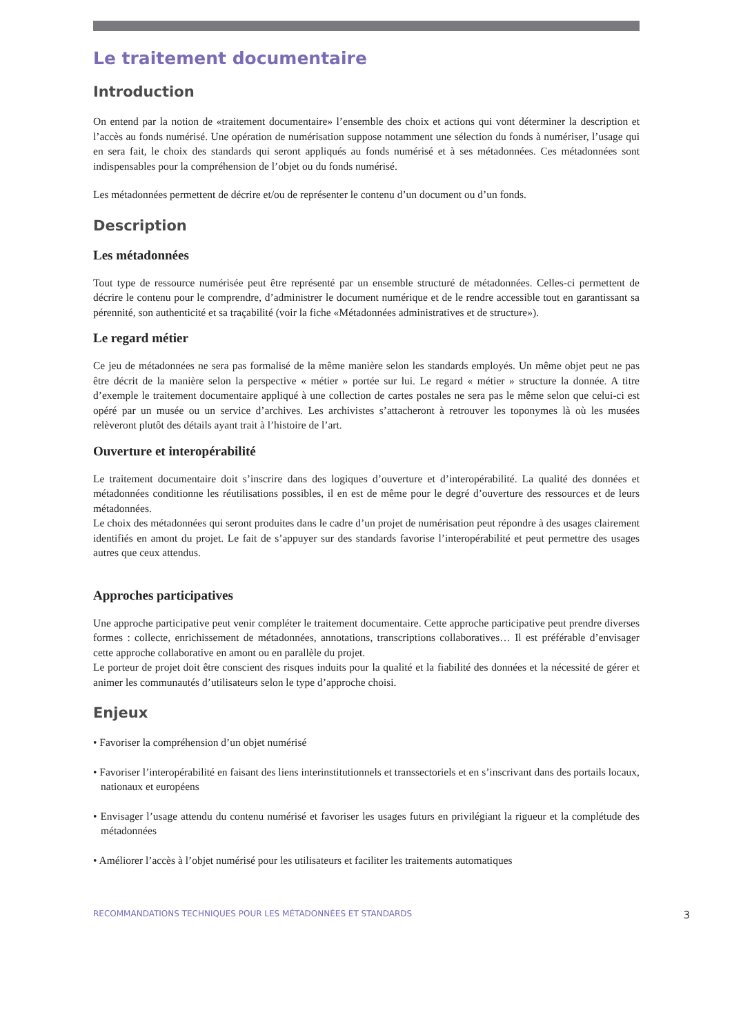Le traitement documentaire
Introduction
On entend par la notion de «traitement documentaire» l’ensemble des choix et actions qui vont déterminer la description et l’accès au fonds numérisé. Une opération de numérisation suppose notamment une sélection du fonds à numériser, l’usage qui en sera fait, le choix des standards qui seront appliqués au fonds numérisé et à ses métadonnées. Ces métadonnées sont indispensables pour la compréhension de l’objet ou du fonds numérisé.
Les métadonnées permettent de décrire et/ou de représenter le contenu d’un document ou d’un fonds.
Description
Les métadonnées
Tout type de ressource numérisée peut être représenté par un ensemble structuré de métadonnées. Celles-ci permettent de décrire le contenu pour le comprendre, d’administrer le document numérique et de le rendre accessible tout en garantissant sa pérennité, son authenticité et sa traçabilité (voir la fiche «Métadonnées administratives et de structure»).
Le regard métier
Ce jeu de métadonnées ne sera pas formalisé de la même manière selon les standards employés. Un même objet peut ne pas être décrit de la manière selon la perspective « métier » portée sur lui. Le regard « métier » structure la donnée. A titre d’exemple le traitement documentaire appliqué à une collection de cartes postales ne sera pas le même selon que celui-ci est opéré par un musée ou un service d’archives. Les archivistes s’attacheront à retrouver les toponymes là où les musées relèveront plutôt des détails ayant trait à l’histoire de l’art.
Ouverture et interopérabilité
Le traitement documentaire doit s’inscrire dans des logiques d’ouverture et d’interopérabilité. La qualité des données et métadonnées conditionne les réutilisations possibles, il en est de même pour le degré d’ouverture des ressources et de leurs métadonnées.
Le choix des métadonnées qui seront produites dans le cadre d’un projet de numérisation peut répondre à des usages clairement identifiés en amont du projet. Le fait de s’appuyer sur des standards favorise l’interopérabilité et peut permettre des usages autres que ceux attendus.
Approches participatives
Une approche participative peut venir compléter le traitement documentaire. Cette approche participative peut prendre diverses formes : collecte, enrichissement de métadonnées, annotations, transcriptions collaboratives… Il est préférable d’envisager cette approche collaborative en amont ou en parallèle du projet.
Le porteur de projet doit être conscient des risques induits pour la qualité et la fiabilité des données et la nécessité de gérer et animer les communautés d’utilisateurs selon le type d’approche choisi.
Enjeux
• Favoriser la compréhension d’un objet numérisé
• Favoriser l’interopérabilité en faisant des liens interinstitutionnels et transsectoriels et en s’inscrivant dans des portails locaux, nationaux et européens
• Envisager l’usage attendu du contenu numérisé et favoriser les usages futurs en privilégiant la rigueur et la complétude des métadonnées
• Améliorer l’accès à l’objet numérisé pour les utilisateurs et faciliter les traitements automatiques
RECOMMANDATIONS TECHNIQUES POUR LES MÉTADONNÉES ET STANDARDS 3